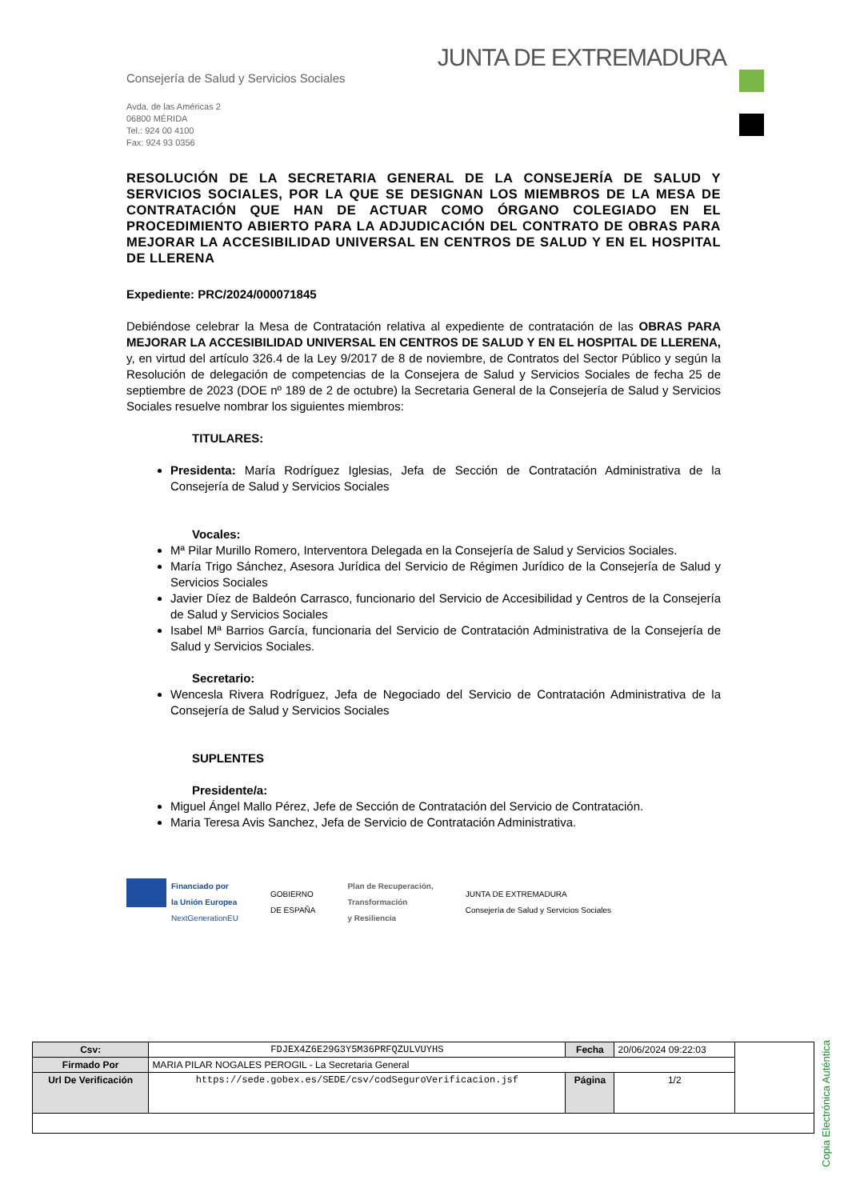JUNTA DE EXTREMADURA
Consejería de Salud y Servicios Sociales
Avda. de las Américas 2
06800 MÉRIDA
Tel.: 924 00 4100
Fax: 924 93 0356
RESOLUCIÓN DE LA SECRETARIA GENERAL DE LA CONSEJERÍA DE SALUD Y SERVICIOS SOCIALES, POR LA QUE SE DESIGNAN LOS MIEMBROS DE LA MESA DE CONTRATACIÓN QUE HAN DE ACTUAR COMO ÓRGANO COLEGIADO EN EL PROCEDIMIENTO ABIERTO PARA LA ADJUDICACIÓN DEL CONTRATO DE OBRAS PARA MEJORAR LA ACCESIBILIDAD UNIVERSAL EN CENTROS DE SALUD Y EN EL HOSPITAL DE LLERENA
Expediente: PRC/2024/000071845
Debiéndose celebrar la Mesa de Contratación relativa al expediente de contratación de las OBRAS PARA MEJORAR LA ACCESIBILIDAD UNIVERSAL EN CENTROS DE SALUD Y EN EL HOSPITAL DE LLERENA, y, en virtud del artículo 326.4 de la Ley 9/2017 de 8 de noviembre, de Contratos del Sector Público y según la Resolución de delegación de competencias de la Consejera de Salud y Servicios Sociales de fecha 25 de septiembre de 2023 (DOE nº 189 de 2 de octubre) la Secretaria General de la Consejería de Salud y Servicios Sociales resuelve nombrar los siguientes miembros:
TITULARES:
Presidenta: María Rodríguez Iglesias, Jefa de Sección de Contratación Administrativa de la Consejería de Salud y Servicios Sociales
Vocales:
Mª Pilar Murillo Romero, Interventora Delegada en la Consejería de Salud y Servicios Sociales.
María Trigo Sánchez, Asesora Jurídica del Servicio de Régimen Jurídico de la Consejería de Salud y Servicios Sociales
Javier Díez de Baldeón Carrasco, funcionario del Servicio de Accesibilidad y Centros de la Consejería de Salud y Servicios Sociales
Isabel Mª Barrios García, funcionaria del Servicio de Contratación Administrativa de la Consejería de Salud y Servicios Sociales.
Secretario:
Wencesla Rivera Rodríguez, Jefa de Negociado del Servicio de Contratación Administrativa de la Consejería de Salud y Servicios Sociales
SUPLENTES
Presidente/a:
Miguel Ángel Mallo Pérez, Jefe de Sección de Contratación del Servicio de Contratación.
Maria Teresa Avis Sanchez, Jefa de Servicio de Contratación Administrativa.
Financiado por
la Unión Europea
NextGenerationEU
GOBIERNO
DE ESPAÑA
Plan de Recuperación,
Transformación
y Resiliencia
JUNTA DE EXTREMADURA
Consejería de Salud y Servicios Sociales
Copia Electrónica Auténtica
| Csv: | FDJEX4Z6E29G3Y5M36PRFQZULVUYHS | Fecha | 20/06/2024 09:22:03 | |
| Firmado Por | MARIA PILAR NOGALES PEROGIL - La Secretaria General | | | |
| Url De Verificación | https://sede.gobex.es/SEDE/csv/codSeguroVerificacion.jsf | Página | 1/2 | |